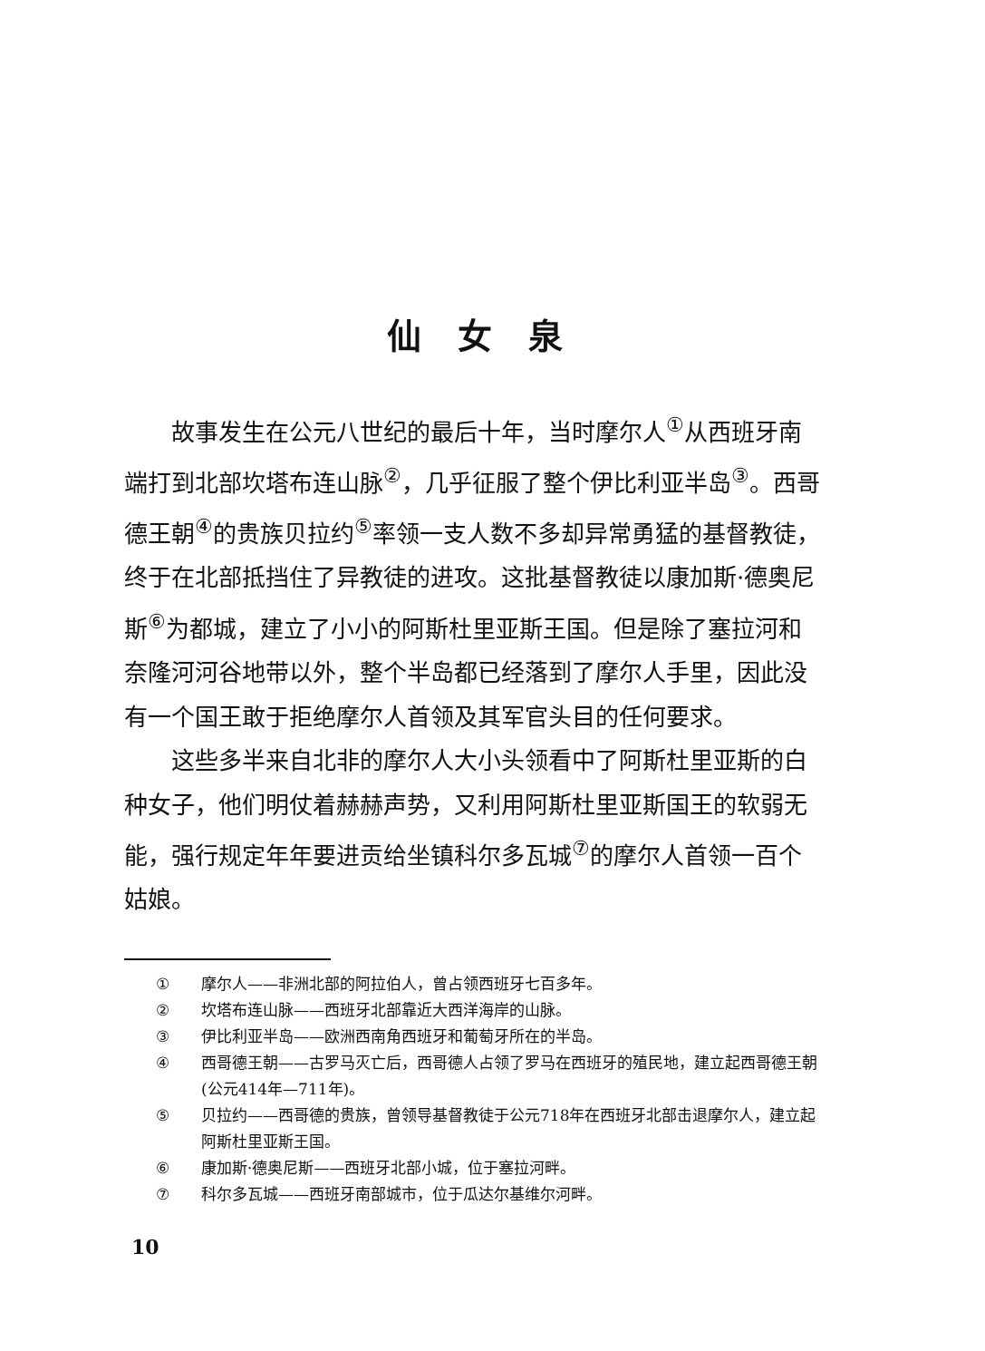仙女泉
故事发生在公元八世纪的最后十年，当时摩尔人<sup>①</sup>从西班牙南端打到北部坎塔布连山脉<sup>②</sup>，几乎征服了整个伊比利亚半岛<sup>③</sup>。西哥德王朝<sup>④</sup>的贵族贝拉约<sup>⑤</sup>率领一支人数不多却异常勇猛的基督教徒，终于在北部抵挡住了异教徒的进攻。这批基督教徒以康加斯·德奥尼斯<sup>⑥</sup>为都城，建立了小小的阿斯杜里亚斯王国。但是除了塞拉河和奈隆河河谷地带以外，整个半岛都已经落到了摩尔人手里，因此没有一个国王敢于拒绝摩尔人首领及其军官头目的任何要求。
这些多半来自北非的摩尔人大小头领看中了阿斯杜里亚斯的白种女子，他们明仗着赫赫声势，又利用阿斯杜里亚斯国王的软弱无能，强行规定年年要进贡给坐镇科尔多瓦城<sup>⑦</sup>的摩尔人首领一百个姑娘。
① 摩尔人——非洲北部的阿拉伯人，曾占领西班牙七百多年。
② 坎塔布连山脉——西班牙北部靠近大西洋海岸的山脉。
③ 伊比利亚半岛——欧洲西南角西班牙和葡萄牙所在的半岛。
④ 西哥德王朝——古罗马灭亡后，西哥德人占领了罗马在西班牙的殖民地，建立起西哥德王朝(公元414年—711年)。
⑤ 贝拉约——西哥德的贵族，曾领导基督教徒于公元718年在西班牙北部击退摩尔人，建立起阿斯杜里亚斯王国。
⑥ 康加斯·德奥尼斯——西班牙北部小城，位于塞拉河畔。
⑦ 科尔多瓦城——西班牙南部城市，位于瓜达尔基维尔河畔。
10